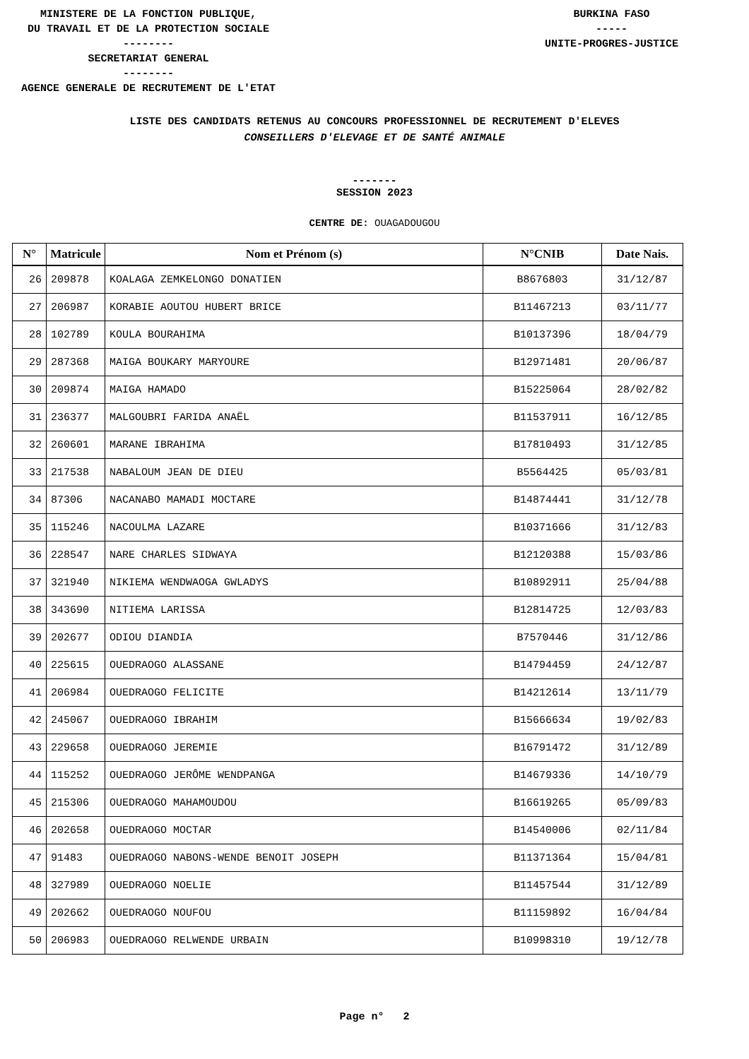MINISTERE DE LA FONCTION PUBLIQUE,
DU TRAVAIL ET DE LA PROTECTION SOCIALE
--------
SECRETARIAT GENERAL
--------
AGENCE GENERALE DE RECRUTEMENT DE L'ETAT
BURKINA FASO
-----
UNITE-PROGRES-JUSTICE
LISTE DES CANDIDATS RETENUS AU CONCOURS PROFESSIONNEL DE RECRUTEMENT D'ELEVES
CONSEILLERS D'ELEVAGE ET DE SANTÉ ANIMALE
-------
SESSION 2023
CENTRE DE: OUAGADOUGOU
| N° | Matricule | Nom et Prénom (s) | N°CNIB | Date Nais. |
| --- | --- | --- | --- | --- |
| 26 | 209878 | KOALAGA ZEMKELONGO DONATIEN | B8676803 | 31/12/87 |
| 27 | 206987 | KORABIE AOUTOU HUBERT BRICE | B11467213 | 03/11/77 |
| 28 | 102789 | KOULA BOURAHIMA | B10137396 | 18/04/79 |
| 29 | 287368 | MAIGA BOUKARY MARYOURE | B12971481 | 20/06/87 |
| 30 | 209874 | MAIGA HAMADO | B15225064 | 28/02/82 |
| 31 | 236377 | MALGOUBRI FARIDA ANAËL | B11537911 | 16/12/85 |
| 32 | 260601 | MARANE IBRAHIMA | B17810493 | 31/12/85 |
| 33 | 217538 | NABALOUM JEAN DE DIEU | B5564425 | 05/03/81 |
| 34 | 87306 | NACANABO MAMADI MOCTARE | B14874441 | 31/12/78 |
| 35 | 115246 | NACOULMA LAZARE | B10371666 | 31/12/83 |
| 36 | 228547 | NARE CHARLES SIDWAYA | B12120388 | 15/03/86 |
| 37 | 321940 | NIKIEMA WENDWAOGA GWLADYS | B10892911 | 25/04/88 |
| 38 | 343690 | NITIEMA LARISSA | B12814725 | 12/03/83 |
| 39 | 202677 | ODIOU DIANDIA | B7570446 | 31/12/86 |
| 40 | 225615 | OUEDRAOGO ALASSANE | B14794459 | 24/12/87 |
| 41 | 206984 | OUEDRAOGO FELICITE | B14212614 | 13/11/79 |
| 42 | 245067 | OUEDRAOGO IBRAHIM | B15666634 | 19/02/83 |
| 43 | 229658 | OUEDRAOGO JEREMIE | B16791472 | 31/12/89 |
| 44 | 115252 | OUEDRAOGO JERÔME WENDPANGA | B14679336 | 14/10/79 |
| 45 | 215306 | OUEDRAOGO MAHAMOUDOU | B16619265 | 05/09/83 |
| 46 | 202658 | OUEDRAOGO MOCTAR | B14540006 | 02/11/84 |
| 47 | 91483 | OUEDRAOGO NABONS-WENDE BENOIT JOSEPH | B11371364 | 15/04/81 |
| 48 | 327989 | OUEDRAOGO NOELIE | B11457544 | 31/12/89 |
| 49 | 202662 | OUEDRAOGO NOUFOU | B11159892 | 16/04/84 |
| 50 | 206983 | OUEDRAOGO RELWENDE URBAIN | B10998310 | 19/12/78 |
Page n° 2